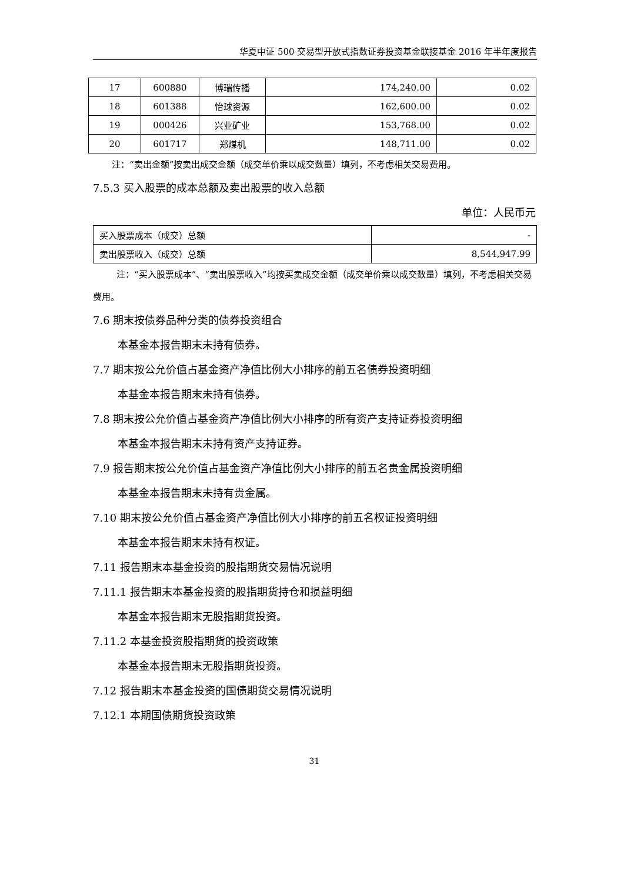华夏中证 500 交易型开放式指数证券投资基金联接基金 2016 年半年度报告
| 17 | 600880 | 博瑞传播 | 174,240.00 | 0.02 |
| 18 | 601388 | 怡球资源 | 162,600.00 | 0.02 |
| 19 | 000426 | 兴业矿业 | 153,768.00 | 0.02 |
| 20 | 601717 | 郑煤机 | 148,711.00 | 0.02 |
注：“卖出金额”按卖出成交金额（成交单价乘以成交数量）填列，不考虑相关交易费用。
7.5.3 买入股票的成本总额及卖出股票的收入总额
单位：人民币元
| 买入股票成本（成交）总额 | - |
| 卖出股票收入（成交）总额 | 8,544,947.99 |
注：“买入股票成本”、“卖出股票收入”均按买卖成交金额（成交单价乘以成交数量）填列，不考虑相关交易费用。
7.6 期末按债券品种分类的债券投资组合
本基金本报告期末未持有债券。
7.7 期末按公允价值占基金资产净值比例大小排序的前五名债券投资明细
本基金本报告期末未持有债券。
7.8 期末按公允价值占基金资产净值比例大小排序的所有资产支持证券投资明细
本基金本报告期末未持有资产支持证券。
7.9 报告期末按公允价值占基金资产净值比例大小排序的前五名贵金属投资明细
本基金本报告期末未持有贵金属。
7.10 期末按公允价值占基金资产净值比例大小排序的前五名权证投资明细
本基金本报告期末未持有权证。
7.11 报告期末本基金投资的股指期货交易情况说明
7.11.1 报告期末本基金投资的股指期货持仓和损益明细
本基金本报告期末无股指期货投资。
7.11.2 本基金投资股指期货的投资政策
本基金本报告期末无股指期货投资。
7.12 报告期末本基金投资的国债期货交易情况说明
7.12.1 本期国债期货投资政策
31